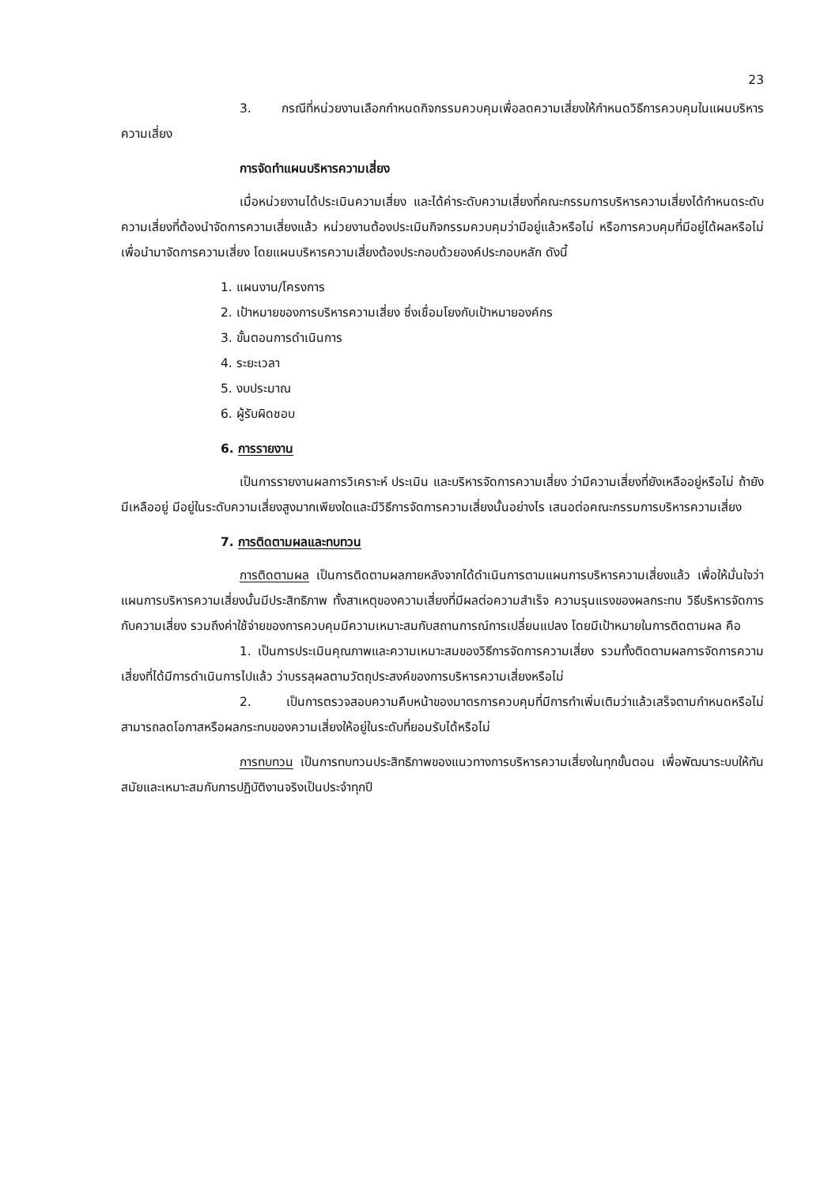23
3. กรณีที่หน่วยงานเลือกกำหนดกิจกรรมควบคุมเพื่อลดความเสี่ยงให้กำหนดวิธีการควบคุมในแผนบริหารความเสี่ยง
การจัดทำแผนบริหารความเสี่ยง
เมื่อหน่วยงานได้ประเมินความเสี่ยง และได้ค่าระดับความเสี่ยงที่คณะกรรมการบริหารความเสี่ยงได้กำหนดระดับความเสี่ยงที่ต้องนำจัดการความเสี่ยงแล้ว หน่วยงานต้องประเมินกิจกรรมควบคุมว่ามีอยู่แล้วหรือไม่ หรือการควบคุมที่มีอยู่ได้ผลหรือไม่ เพื่อนำมาจัดการความเสี่ยง โดยแผนบริหารความเสี่ยงต้องประกอบด้วยองค์ประกอบหลัก ดังนี้
1. แผนงาน/โครงการ
2. เป้าหมายของการบริหารความเสี่ยง ซึ่งเชื่อมโยงกับเป้าหมายองค์กร
3. ขั้นตอนการดำเนินการ
4. ระยะเวลา
5. งบประมาณ
6. ผู้รับผิดชอบ
6. การรายงาน
เป็นการรายงานผลการวิเคราะห์ ประเมิน และบริหารจัดการความเสี่ยง ว่ามีความเสี่ยงที่ยังเหลืออยู่หรือไม่ ถ้ายังมีเหลืออยู่ มีอยู่ในระดับความเสี่ยงสูงมากเพียงใดและมีวิธีการจัดการความเสี่ยงนั้นอย่างไร เสนอต่อคณะกรรมการบริหารความเสี่ยง
7. การติดตามผลและทบทวน
การติดตามผล เป็นการติดตามผลภายหลังจากได้ดำเนินการตามแผนการบริหารความเสี่ยงแล้ว เพื่อให้มั่นใจว่า แผนการบริหารความเสี่ยงนั้นมีประสิทธิภาพ ทั้งสาเหตุของความเสี่ยงที่มีผลต่อความสำเร็จ ความรุนแรงของผลกระทบ วิธีบริหารจัดการกับความเสี่ยง รวมถึงค่าใช้จ่ายของการควบคุมมีความเหมาะสมกับสถานการณ์การเปลี่ยนแปลง โดยมีเป้าหมายในการติดตามผล คือ
1. เป็นการประเมินคุณภาพและความเหมาะสมของวิธีการจัดการความเสี่ยง รวมทั้งติดตามผลการจัดการความเสี่ยงที่ได้มีการดำเนินการไปแล้ว ว่าบรรลุผลตามวัตถุประสงค์ของการบริหารความเสี่ยงหรือไม่
2. เป็นการตรวจสอบความคืบหน้าของมาตรการควบคุมที่มีการทำเพิ่มเติมว่าแล้วเสร็จตามกำหนดหรือไม่ สามารถลดโอกาสหรือผลกระทบของความเสี่ยงให้อยู่ในระดับที่ยอมรับได้หรือไม่
การทบทวน เป็นการทบทวนประสิทธิภาพของแนวทางการบริหารความเสี่ยงในทุกขั้นตอน เพื่อพัฒนาระบบให้ทันสมัยและเหมาะสมกับการปฏิบัติงานจริงเป็นประจำทุกปี